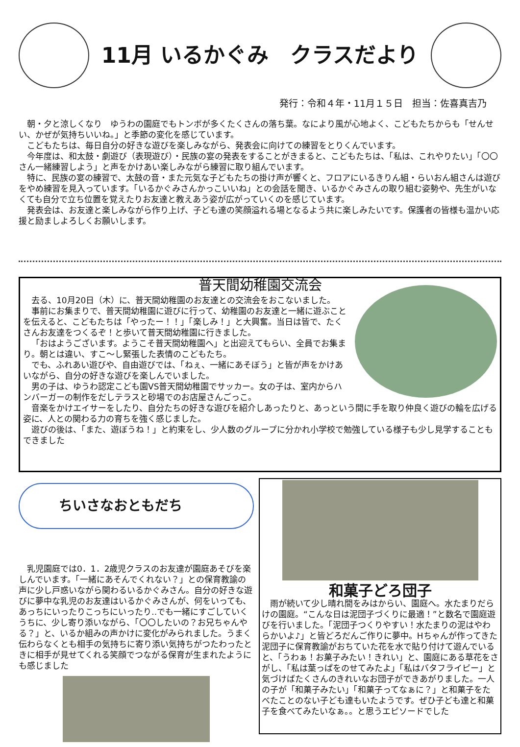11月 いるかぐみ　クラスだより
発行：令和４年・11月１５日　担当：佐喜真吉乃
朝・夕と涼しくなり　ゆうわの園庭でもトンボが多くたくさんの落ち葉。なにより風が心地よく、こどもたちからも「せんせい、かぜが気持ちいいね。」と季節の変化を感じています。
こどもたちは、毎日自分の好きな遊びを楽しみながら、発表会に向けての練習をとりくんでいます。
今年度は、和太鼓・劇遊び（表現遊び）・民族の宴の発表をすることがきまると、こどもたちは、「私は、これやりたい」「〇〇さん一緒練習しよう」と声をかけあい楽しみながら練習に取り組んでいます。
特に、民族の宴の練習で、太鼓の音・また元気な子どもたちの掛け声が響くと、フロアにいるきりん組・らいおん組さんは遊びをやめ練習を見入っています。「いるかぐみさんかっこいいね」との会話を聞き、いるかぐみさんの取り組む姿勢や、先生がいなくても自分で立ち位置を覚えたりお友達と教えあう姿が広がっていくのを感じています。
発表会は、お友達と楽しみながら作り上げ、子ども達の笑顔溢れる場となるよう共に楽しみたいです。保護者の皆様も温かい応援と励ましよろしくお願いします。
普天間幼稚園交流会
去る、10月20日（木）に、普天間幼稚園のお友達との交流会をおこないました。
事前にお集まりで、普天間幼稚園に遊びに行って、幼稚園のお友達と一緒に遊ぶことを伝えると、こどもたちは「やったー！！」「楽しみ！」と大興奮。当日は皆で、たくさんお友達をつくるぞ！と歩いて普天間幼稚園に行きました。
「おはようございます。ようこそ普天間幼稚園へ」と出迎えてもらい、全員でお集まり。朝とは違い、すこ～し緊張した表情のこどもたち。
でも、ふれあい遊びや、自由遊びでは、「ねぇ、一緒にあそぼう」と皆が声をかけあいながら、自分の好きな遊びを楽しんでいました。
男の子は、ゆうわ認定こども園VS普天間幼稚園でサッカー。女の子は、室内からハンバーガーの制作をだしテラスと砂場でのお店屋さんごっこ。
音楽をかけエイサーをしたり、自分たちの好きな遊びを紹介しあったりと、あっという間に手を取り仲良く遊びの輪を広げる姿に、人との関わる力の育ちを強く感じました。
遊びの後は、「また、遊ぼうね！」と約束をし、少人数のグループに分かれ小学校で勉強している様子も少し見学することもできました
ちいさなおともだち
乳児園庭では0．1．2歳児クラスのお友達が園庭あそびを楽しんでいます。「一緒にあそんでくれない？」との保育教諭の声に少し戸惑いながら関わるいるかぐみさん。自分の好きな遊びに夢中な乳児のお友達はいるかぐみさんが、何をいっても、あっちにいったりこっちにいったり‥でも一緒にすごしていくうちに、少し寄り添いながら、「〇〇したいの？お兄ちゃんやる？」と、いるか組みの声かけに変化がみられました。うまく伝わらなくとも相手の気持ちに寄り添い気持ちがつたわったときに相手が見せてくれる笑顔でつながる保育が生まれたようにも感じました
和菓子どろ団子
雨が続いて少し晴れ間をみはからい、園庭へ。水たまりだらけの園庭。“こんな日は泥団子づくりに最適！”と数名で園庭遊びを行いました。「泥団子つくりやすい！水たまりの泥はやわらかいよ♪」と皆どろだんご作りに夢中。Hちゃんが作ってきた泥団子に保育教諭がおちていた花を水で貼り付けて遊んでいると、「うわぁ！お菓子みたい！きれい」と、園庭にある草花をさがし、「私は葉っぱをのせてみたよ」「私はバタフライピー」と気づけばたくさんのきれいなお団子ができあがりました。一人の子が「和菓子みたい」「和菓子ってなぁに？」と和菓子をたべたことのない子ども達もいたようです。ぜひ子ども達と和菓子を食べてみたいなぁ。。と思うエピソードでした